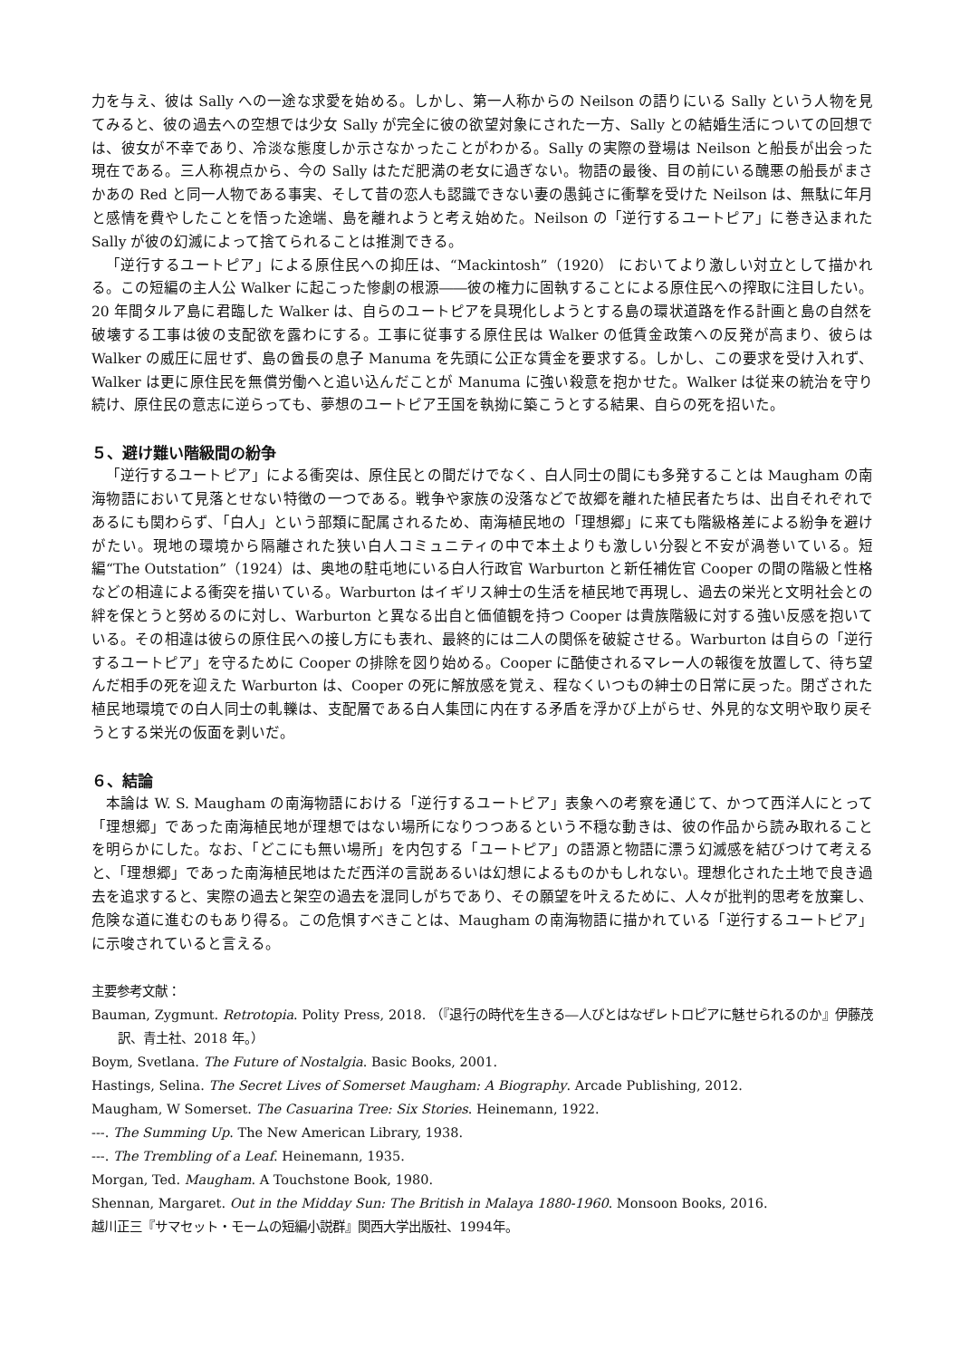力を与え、彼は Sally への一途な求愛を始める。しかし、第一人称からの Neilson の語りにいる Sally という人物を見てみると、彼の過去への空想では少女 Sally が完全に彼の欲望対象にされた一方、Sally との結婚生活についての回想では、彼女が不幸であり、冷淡な態度しか示さなかったことがわかる。Sally の実際の登場は Neilson と船長が出会った現在である。三人称視点から、今の Sally はただ肥満の老女に過ぎない。物語の最後、目の前にいる醜悪の船長がまさかあの Red と同一人物である事実、そして昔の恋人も認識できない妻の愚鈍さに衝撃を受けた Neilson は、無駄に年月と感情を費やしたことを悟った途端、島を離れようと考え始めた。Neilson の「逆行するユートピア」に巻き込まれた Sally が彼の幻滅によって捨てられることは推測できる。
「逆行するユートピア」による原住民への抑圧は、“Mackintosh”（1920） においてより激しい対立として描かれる。この短編の主人公 Walker に起こった惨劇の根源――彼の権力に固執することによる原住民への搾取に注目したい。20 年間タルア島に君臨した Walker は、自らのユートピアを具現化しようとする島の環状道路を作る計画と島の自然を破壊する工事は彼の支配欲を露わにする。工事に従事する原住民は Walker の低賃金政策への反発が高まり、彼らは Walker の威圧に屈せず、島の酋長の息子 Manuma を先頭に公正な賃金を要求する。しかし、この要求を受け入れず、Walker は更に原住民を無償労働へと追い込んだことが Manuma に強い殺意を抱かせた。Walker は従来の統治を守り続け、原住民の意志に逆らっても、夢想のユートピア王国を執拗に築こうとする結果、自らの死を招いた。
５、避け難い階級間の紛争
「逆行するユートピア」による衝突は、原住民との間だけでなく、白人同士の間にも多発することは Maugham の南海物語において見落とせない特徴の一つである。戦争や家族の没落などで故郷を離れた植民者たちは、出自それぞれであるにも関わらず、「白人」という部類に配属されるため、南海植民地の「理想郷」に来ても階級格差による紛争を避けがたい。現地の環境から隔離された狭い白人コミュニティの中で本土よりも激しい分裂と不安が渦巻いている。短編“The Outstation”（1924）は、奥地の駐屯地にいる白人行政官 Warburton と新任補佐官 Cooper の間の階級と性格などの相違による衝突を描いている。Warburton はイギリス紳士の生活を植民地で再現し、過去の栄光と文明社会との絆を保とうと努めるのに対し、Warburton と異なる出自と価値観を持つ Cooper は貴族階級に対する強い反感を抱いている。その相違は彼らの原住民への接し方にも表れ、最終的には二人の関係を破綻させる。Warburton は自らの「逆行するユートピア」を守るために Cooper の排除を図り始める。Cooper に酷使されるマレー人の報復を放置して、待ち望んだ相手の死を迎えた Warburton は、Cooper の死に解放感を覚え、程なくいつもの紳士の日常に戻った。閉ざされた植民地環境での白人同士の軋轢は、支配層である白人集団に内在する矛盾を浮かび上がらせ、外見的な文明や取り戻そうとする栄光の仮面を剥いだ。
６、結論
本論は W. S. Maugham の南海物語における「逆行するユートピア」表象への考察を通じて、かつて西洋人にとって「理想郷」であった南海植民地が理想ではない場所になりつつあるという不穏な動きは、彼の作品から読み取れることを明らかにした。なお、「どこにも無い場所」を内包する「ユートピア」の語源と物語に漂う幻滅感を結びつけて考えると、「理想郷」であった南海植民地はただ西洋の言説あるいは幻想によるものかもしれない。理想化された土地で良き過去を追求すると、実際の過去と架空の過去を混同しがちであり、その願望を叶えるために、人々が批判的思考を放棄し、危険な道に進むのもあり得る。この危惧すべきことは、Maugham の南海物語に描かれている「逆行するユートピア」に示唆されていると言える。
主要参考文献：
Bauman, Zygmunt. Retrotopia. Polity Press, 2018. （『退行の時代を生きる―人びとはなぜレトロピアに魅せられるのか』伊藤茂訳、青土社、2018 年。）
Boym, Svetlana. The Future of Nostalgia. Basic Books, 2001.
Hastings, Selina. The Secret Lives of Somerset Maugham: A Biography. Arcade Publishing, 2012.
Maugham, W Somerset. The Casuarina Tree: Six Stories. Heinemann, 1922.
---. The Summing Up. The New American Library, 1938.
---. The Trembling of a Leaf. Heinemann, 1935.
Morgan, Ted. Maugham. A Touchstone Book, 1980.
Shennan, Margaret. Out in the Midday Sun: The British in Malaya 1880-1960. Monsoon Books, 2016.
越川正三『サマセット・モームの短編小説群』関西大学出版社、1994年。